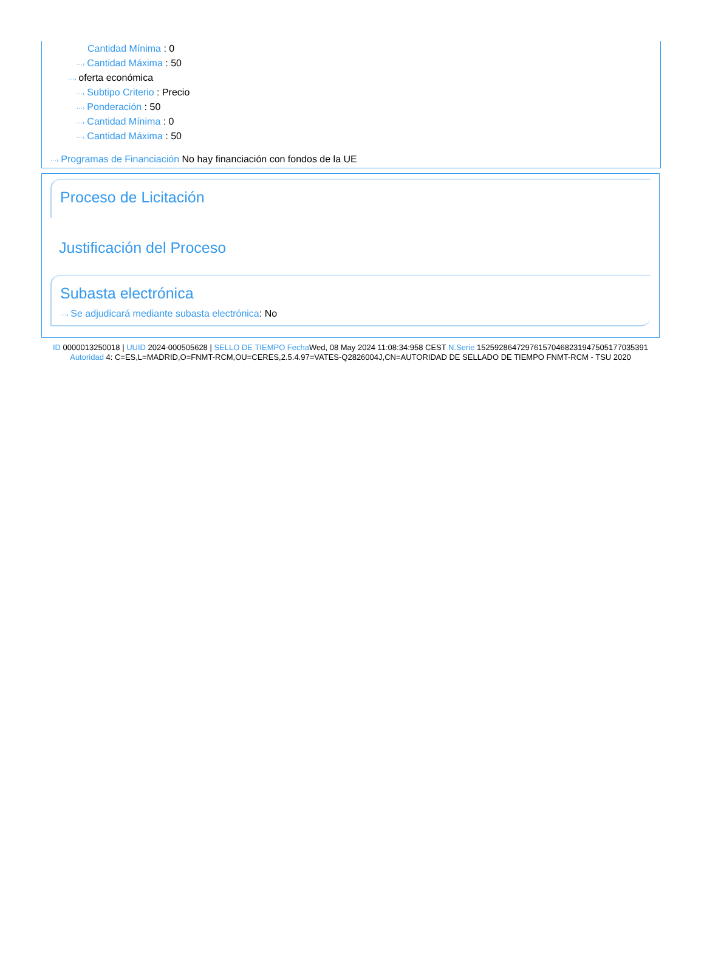Cantidad Mínima : 0
···› Cantidad Máxima : 50
···› oferta económica
···› Subtipo Criterio : Precio
···› Ponderación : 50
···› Cantidad Mínima : 0
···› Cantidad Máxima : 50
···› Programas de Financiación No hay financiación con fondos de la UE
Proceso de Licitación
Justificación del Proceso
Subasta electrónica
···› Se adjudicará mediante subasta electrónica: No
ID 0000013250018 | UUID 2024-000505628 | SELLO DE TIEMPO Fecha Wed, 08 May 2024 11:08:34:958 CEST N.Serie 152592864729761570468231947505177035391 Autoridad 4: C=ES,L=MADRID,O=FNMT-RCM,OU=CERES,2.5.4.97=VATES-Q2826004J,CN=AUTORIDAD DE SELLADO DE TIEMPO FNMT-RCM - TSU 2020